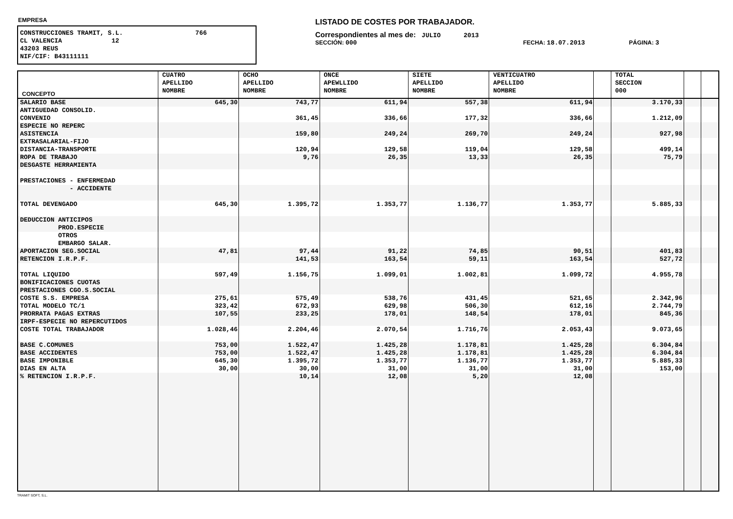EMPRESA
CONSTRUCCIONES TRAMIT, S.L. 766 CL VALENCIA 12 43203 REUS NIF/CIF: B43111111
LISTADO DE COSTES POR TRABAJADOR.
Correspondientes al mes de: JULIO 2013
SECCIÓN: 000 FECHA: 18.07.2013 PÁGINA: 3
| CONCEPTO | CUATRO APELLIDO NOMBRE | OCHO APELLIDO NOMBRE | ONCE APEWLLIDO NOMBRE | SIETE APELLIDO NOMBRE | VENTICUATRO APELLIDO NOMBRE | | TOTAL SECCION 000 | | |
| --- | --- | --- | --- | --- | --- | --- | --- | --- | --- |
| SALARIO BASE | 645,30 | 743,77 | 611,94 | 557,38 | 611,94 | | 3.170,33 | | |
| ANTIGUEDAD CONSOLID. | | | | | | | | | |
| CONVENIO | | 361,45 | 336,66 | 177,32 | 336,66 | | 1.212,09 | | |
| ESPECIE NO REPERC | | | | | | | | | |
| ASISTENCIA | | 159,80 | 249,24 | 269,70 | 249,24 | | 927,98 | | |
| EXTRASALARIAL-FIJO | | | | | | | | | |
| DISTANCIA-TRANSPORTE | | 120,94 | 129,58 | 119,04 | 129,58 | | 499,14 | | |
| ROPA DE TRABAJO | | 9,76 | 26,35 | 13,33 | 26,35 | | 75,79 | | |
| DESGASTE HERRAMIENTA | | | | | | | | | |
| PRESTACIONES - ENFERMEDAD | | | | | | | | | |
| - ACCIDENTE | | | | | | | | | |
| TOTAL DEVENGADO | 645,30 | 1.395,72 | 1.353,77 | 1.136,77 | 1.353,77 | | 5.885,33 | | |
| DEDUCCION ANTICIPOS | | | | | | | | | |
| PROD.ESPECIE | | | | | | | | | |
| OTROS | | | | | | | | | |
| EMBARGO SALAR. | | | | | | | | | |
| APORTACION SEG.SOCIAL | 47,81 | 97,44 | 91,22 | 74,85 | 90,51 | | 401,83 | | |
| RETENCION I.R.P.F. | | 141,53 | 163,54 | 59,11 | 163,54 | | 527,72 | | |
| TOTAL LIQUIDO | 597,49 | 1.156,75 | 1.099,01 | 1.002,81 | 1.099,72 | | 4.955,78 | | |
| BONIFICACIONES CUOTAS | | | | | | | | | |
| PRESTACIONES CGO.S.SOCIAL | | | | | | | | | |
| COSTE S.S. EMPRESA | 275,61 | 575,49 | 538,76 | 431,45 | 521,65 | | 2.342,96 | | |
| TOTAL MODELO TC/1 | 323,42 | 672,93 | 629,98 | 506,30 | 612,16 | | 2.744,79 | | |
| PRORRATA PAGAS EXTRAS | 107,55 | 233,25 | 178,01 | 148,54 | 178,01 | | 845,36 | | |
| IRPF-ESPECIE NO REPERCUTIDOS | | | | | | | | | |
| COSTE TOTAL TRABAJADOR | 1.028,46 | 2.204,46 | 2.070,54 | 1.716,76 | 2.053,43 | | 9.073,65 | | |
| BASE C.COMUNES | 753,00 | 1.522,47 | 1.425,28 | 1.178,81 | 1.425,28 | | 6.304,84 | | |
| BASE ACCIDENTES | 753,00 | 1.522,47 | 1.425,28 | 1.178,81 | 1.425,28 | | 6.304,84 | | |
| BASE IMPONIBLE | 645,30 | 1.395,72 | 1.353,77 | 1.136,77 | 1.353,77 | | 5.885,33 | | |
| DIAS EN ALTA | 30,00 | 30,00 | 31,00 | 31,00 | 31,00 | | 153,00 | | |
| % RETENCION I.R.P.F. | | 10,14 | 12,08 | 5,20 | 12,08 | | | | |
TRAMIT SOFT, S.L.